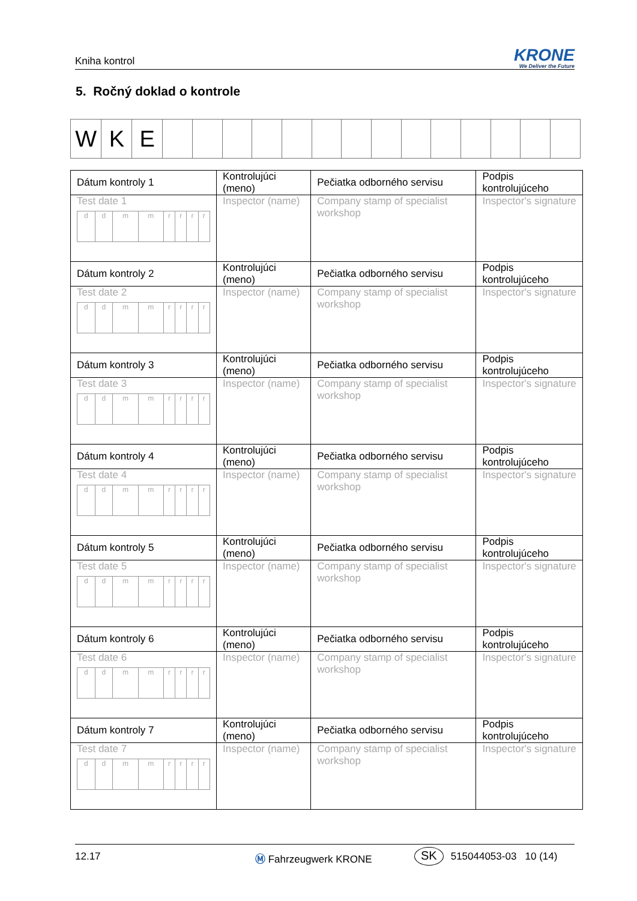Kniha kontrol
KRONE
We Deliver the Future
5. Ročný doklad o kontrole
| W | K | E | | | | | | | | | | | | | | |
| Dátum kontroly 1 | Kontrolujúci (meno) | Pečiatka odborného servisu | Podpis kontrolujúceho |
| Test date 1 / d / d / m / m / r / r / r / r / | Inspector (name) | Company stamp of specialist workshop | Inspector's signature |
| Dátum kontroly 2 | Kontrolujúci (meno) | Pečiatka odborného servisu | Podpis kontrolujúceho |
| Test date 2 / d / d / m / m / r / r / r / r / | Inspector (name) | Company stamp of specialist workshop | Inspector's signature |
| Dátum kontroly 3 | Kontrolujúci (meno) | Pečiatka odborného servisu | Podpis kontrolujúceho |
| Test date 3 / d / d / m / m / r / r / r / r / | Inspector (name) | Company stamp of specialist workshop | Inspector's signature |
| Dátum kontroly 4 | Kontrolujúci (meno) | Pečiatka odborného servisu | Podpis kontrolujúceho |
| Test date 4 / d / d / m / m / r / r / r / r / | Inspector (name) | Company stamp of specialist workshop | Inspector's signature |
| Dátum kontroly 5 | Kontrolujúci (meno) | Pečiatka odborného servisu | Podpis kontrolujúceho |
| Test date 5 / d / d / m / m / r / r / r / r / | Inspector (name) | Company stamp of specialist workshop | Inspector's signature |
| Dátum kontroly 6 | Kontrolujúci (meno) | Pečiatka odborného servisu | Podpis kontrolujúceho |
| Test date 6 / d / d / m / m / r / r / r / r / | Inspector (name) | Company stamp of specialist workshop | Inspector's signature |
| Dátum kontroly 7 | Kontrolujúci (meno) | Pečiatka odborného servisu | Podpis kontrolujúceho |
| Test date 7 / d / d / m / m / r / r / r / r / | Inspector (name) | Company stamp of specialist workshop | Inspector's signature |
12.17 Ⓜ Fahrzeugwerk KRONE SK 515044053-03 10 (14)